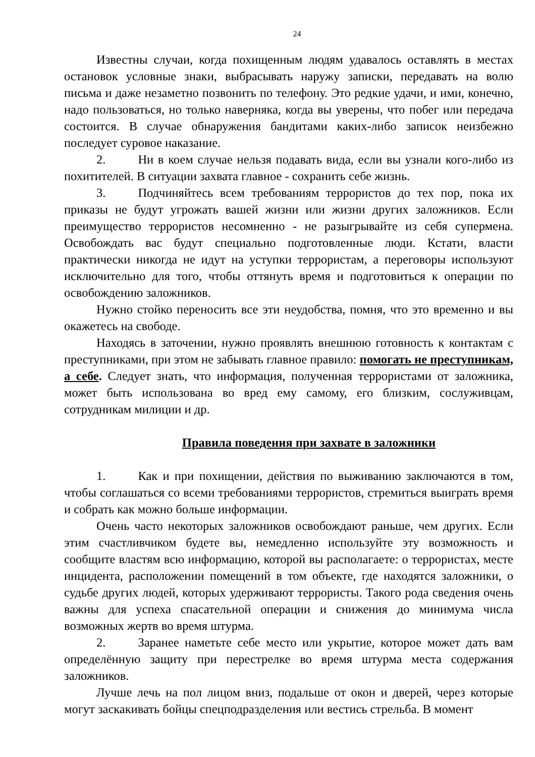24
Известны случаи, когда похищенным людям удавалось оставлять в местах остановок условные знаки, выбрасывать наружу записки, передавать на волю письма и даже незаметно позвонить по телефону. Это редкие удачи, и ими, конечно, надо пользоваться, но только наверняка, когда вы уверены, что побег или передача состоится. В случае обнаружения бандитами каких-либо записок неизбежно последует суровое наказание.
2. Ни в коем случае нельзя подавать вида, если вы узнали кого-либо из похитителей. В ситуации захвата главное - сохранить себе жизнь.
3. Подчиняйтесь всем требованиям террористов до тех пор, пока их приказы не будут угрожать вашей жизни или жизни других заложников. Если преимущество террористов несомненно - не разыгрывайте из себя супермена. Освобождать вас будут специально подготовленные люди. Кстати, власти практически никогда не идут на уступки террористам, а переговоры используют исключительно для того, чтобы оттянуть время и подготовиться к операции по освобождению заложников.
Нужно стойко переносить все эти неудобства, помня, что это временно и вы окажетесь на свободе.
Находясь в заточении, нужно проявлять внешнюю готовность к контактам с преступниками, при этом не забывать главное правило: помогать не преступникам, а себе. Следует знать, что информация, полученная террористами от заложника, может быть использована во вред ему самому, его близким, сослуживцам, сотрудникам милиции и др.
Правила поведения при захвате в заложники
1. Как и при похищении, действия по выживанию заключаются в том, чтобы соглашаться со всеми требованиями террористов, стремиться выиграть время и собрать как можно больше информации.
Очень часто некоторых заложников освобождают раньше, чем других. Если этим счастливчиком будете вы, немедленно используйте эту возможность и сообщите властям всю информацию, которой вы располагаете: о террористах, месте инцидента, расположении помещений в том объекте, где находятся заложники, о судьбе других людей, которых удерживают террористы. Такого рода сведения очень важны для успеха спасательной операции и снижения до минимума числа возможных жертв во время штурма.
2. Заранее наметьте себе место или укрытие, которое может дать вам определённую защиту при перестрелке во время штурма места содержания заложников.
Лучше лечь на пол лицом вниз, подальше от окон и дверей, через которые могут заскакивать бойцы спецподразделения или вестись стрельба. В момент